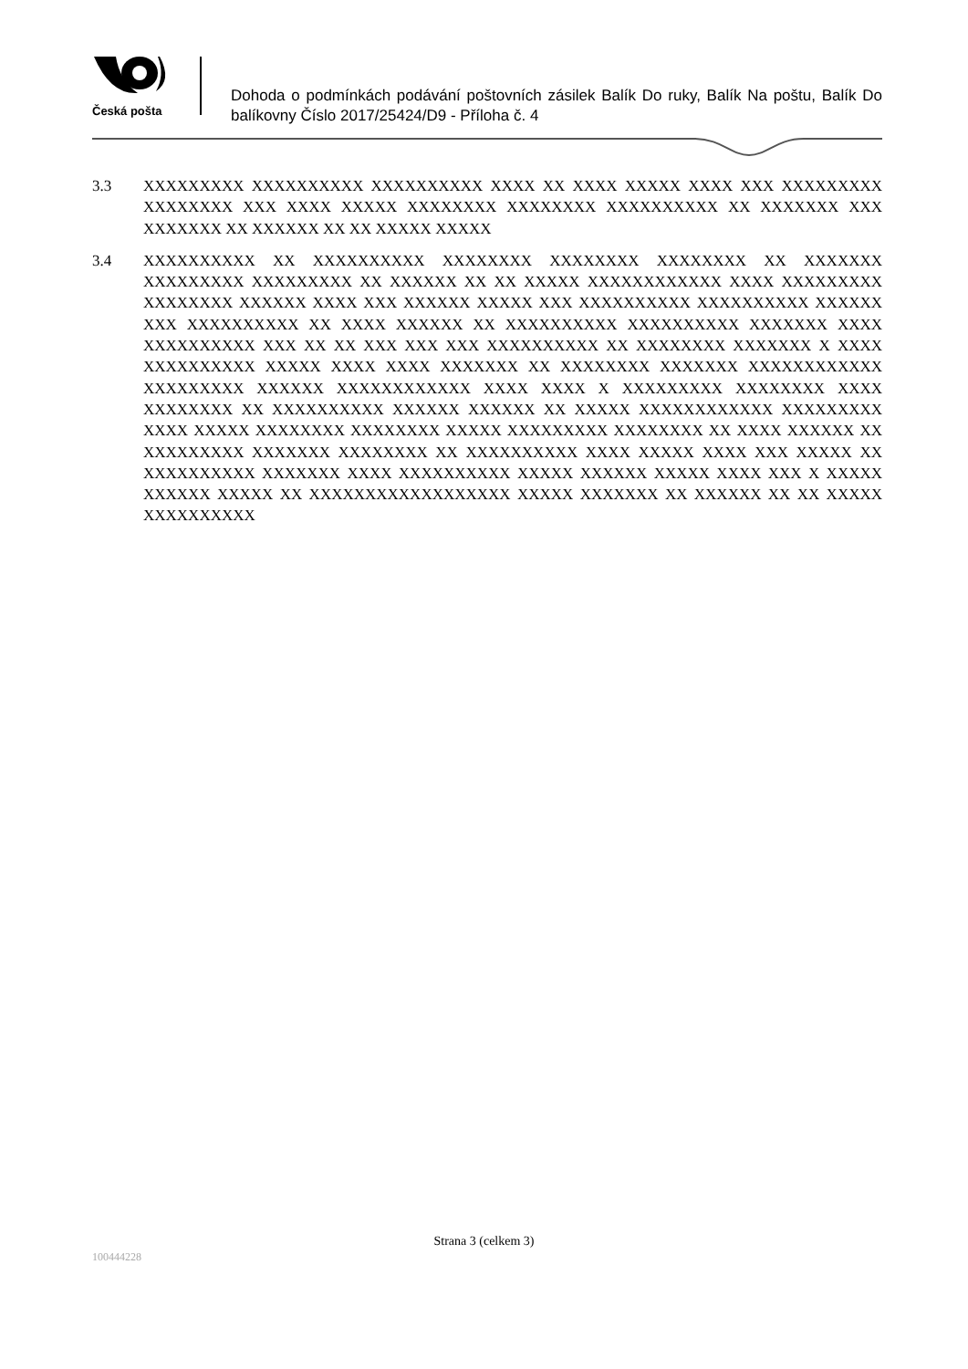Česká pošta
Dohoda o podmínkách podávání poštovních zásilek Balík Do ruky, Balík Na poštu, Balík Do balíkovny Číslo 2017/25424/D9 - Příloha č. 4
3.3 XXXXXXXXX XXXXXXXXXX XXXXXXXXXX XXXX XX XXXX XXXXX XXXX XXX XXXXXXXXX XXXXXXXX XXX XXXX XXXXX XXXXXXXX XXXXXXXX XXXXXXXXXX XX XXXXXXX XXX XXXXXXX XX XXXXXX XX XX XXXXX XXXXX
3.4 XXXXXXXXXX XX XXXXXXXXXX XXXXXXXX XXXXXXXX XXXXXXXX XX XXXXXXX XXXXXXXXX XXXXXXXXX XX XXXXXX XX XX XXXXX XXXXXXXXXXXX XXXX XXXXXXXXX XXXXXXXX XXXXXX XXXX XXX XXXXXX XXXXX XXX XXXXXXXXXX XXXXXXXXXX XXXXXX XXX XXXXXXXXXX XX XXXX XXXXXX XX XXXXXXXXXX XXXXXXXXXX XXXXXXX XXXX XXXXXXXXXX XXX XX XX XXX XXX XXX XXXXXXXXXX XX XXXXXXXX XXXXXXX X XXXX XXXXXXXXXX XXXXX XXXX XXXX XXXXXXX XX XXXXXXXX XXXXXXX XXXXXXXXXXXX XXXXXXXXX XXXXXX XXXXXXXXXXXX XXXX XXXX X XXXXXXXXX XXXXXXXX XXXX XXXXXXXX XX XXXXXXXXXX XXXXXX XXXXXX XX XXXXX XXXXXXXXXXXX XXXXXXXXX XXXX XXXXX XXXXXXXX XXXXXXXX XXXXX XXXXXXXXX XXXXXXXX XX XXXX XXXXXX XX XXXXXXXXX XXXXXXX XXXXXXXX XX XXXXXXXXXX XXXX XXXXX XXXX XXX XXXXX XX XXXXXXXXXX XXXXXXX XXXX XXXXXXXXXX XXXXX XXXXXX XXXXX XXXX XXX X XXXXX XXXXXX XXXXX XX XXXXXXXXXXXXXXXXXX XXXXX XXXXXXX XX XXXXXX XX XX XXXXX XXXXXXXXXX
Strana 3 (celkem 3)
100444228